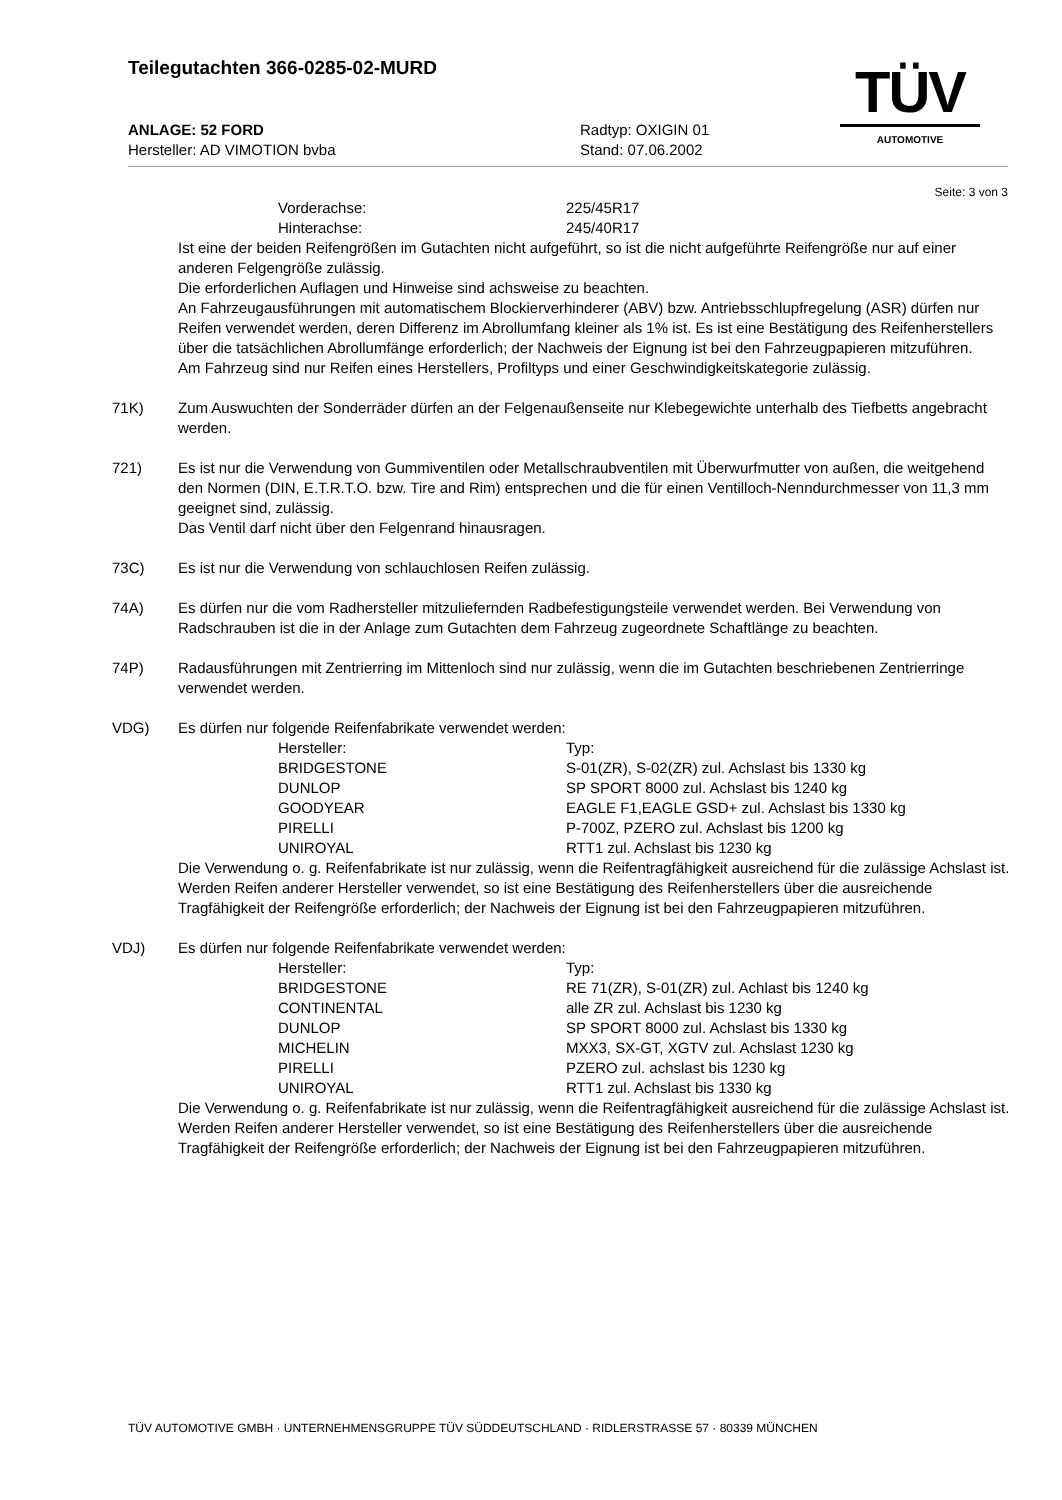Teilegutachten 366-0285-02-MURD
ANLAGE: 52 FORD Radtyp: OXIGIN 01
Hersteller: AD VIMOTION bvba Stand: 07.06.2002
TÜV
AUTOMOTIVE
Seite: 3 von 3
| Vorderachse: | 225/45R17 |
| Hinterachse: | 245/40R17 |
Ist eine der beiden Reifengrößen im Gutachten nicht aufgeführt, so ist die nicht aufgeführte Reifengröße nur auf einer anderen Felgengröße zulässig.
Die erforderlichen Auflagen und Hinweise sind achsweise zu beachten.
An Fahrzeugausführungen mit automatischem Blockierverhinderer (ABV) bzw. Antriebsschlupfregelung (ASR) dürfen nur Reifen verwendet werden, deren Differenz im Abrollumfang kleiner als 1% ist. Es ist eine Bestätigung des Reifenherstellers über die tatsächlichen Abrollumfänge erforderlich; der Nachweis der Eignung ist bei den Fahrzeugpapieren mitzuführen.
Am Fahrzeug sind nur Reifen eines Herstellers, Profiltyps und einer Geschwindigkeitskategorie zulässig.
71K) Zum Auswuchten der Sonderräder dürfen an der Felgenaußenseite nur Klebegewichte unterhalb des Tiefbetts angebracht werden.
721) Es ist nur die Verwendung von Gummiventilen oder Metallschraubventilen mit Überwurfmutter von außen, die weitgehend den Normen (DIN, E.T.R.T.O. bzw. Tire and Rim) entsprechen und die für einen Ventilloch-Nenndurchmesser von 11,3 mm geeignet sind, zulässig.
Das Ventil darf nicht über den Felgenrand hinausragen.
73C) Es ist nur die Verwendung von schlauchlosen Reifen zulässig.
74A) Es dürfen nur die vom Radhersteller mitzuliefernden Radbefestigungsteile verwendet werden. Bei Verwendung von Radschrauben ist die in der Anlage zum Gutachten dem Fahrzeug zugeordnete Schaftlänge zu beachten.
74P) Radausführungen mit Zentrierring im Mittenloch sind nur zulässig, wenn die im Gutachten beschriebenen Zentrierringe verwendet werden.
VDG) Es dürfen nur folgende Reifenfabrikate verwendet werden:
| Hersteller: | Typ: |
| --- | --- |
| BRIDGESTONE | S-01(ZR), S-02(ZR) zul. Achslast bis 1330 kg |
| DUNLOP | SP SPORT 8000 zul. Achslast bis 1240 kg |
| GOODYEAR | EAGLE F1,EAGLE GSD+ zul. Achslast bis 1330 kg |
| PIRELLI | P-700Z, PZERO zul. Achslast bis 1200 kg |
| UNIROYAL | RTT1 zul. Achslast bis 1230 kg |
Die Verwendung o. g. Reifenfabrikate ist nur zulässig, wenn die Reifentragfähigkeit ausreichend für die zulässige Achslast ist.
Werden Reifen anderer Hersteller verwendet, so ist eine Bestätigung des Reifenherstellers über die ausreichende Tragfähigkeit der Reifengröße erforderlich; der Nachweis der Eignung ist bei den Fahrzeugpapieren mitzuführen.
VDJ) Es dürfen nur folgende Reifenfabrikate verwendet werden:
| Hersteller: | Typ: |
| --- | --- |
| BRIDGESTONE | RE 71(ZR), S-01(ZR) zul. Achlast bis 1240 kg |
| CONTINENTAL | alle ZR zul. Achslast bis 1230 kg |
| DUNLOP | SP SPORT 8000 zul. Achslast bis 1330 kg |
| MICHELIN | MXX3, SX-GT, XGTV zul. Achslast 1230 kg |
| PIRELLI | PZERO zul. achslast bis 1230 kg |
| UNIROYAL | RTT1 zul. Achslast bis 1330 kg |
Die Verwendung o. g. Reifenfabrikate ist nur zulässig, wenn die Reifentragfähigkeit ausreichend für die zulässige Achslast ist.
Werden Reifen anderer Hersteller verwendet, so ist eine Bestätigung des Reifenherstellers über die ausreichende Tragfähigkeit der Reifengröße erforderlich; der Nachweis der Eignung ist bei den Fahrzeugpapieren mitzuführen.
TÜV AUTOMOTIVE GMBH · UNTERNEHMENSGRUPPE TÜV SÜDDEUTSCHLAND · RIDLERSTRASSE 57 · 80339 MÜNCHEN